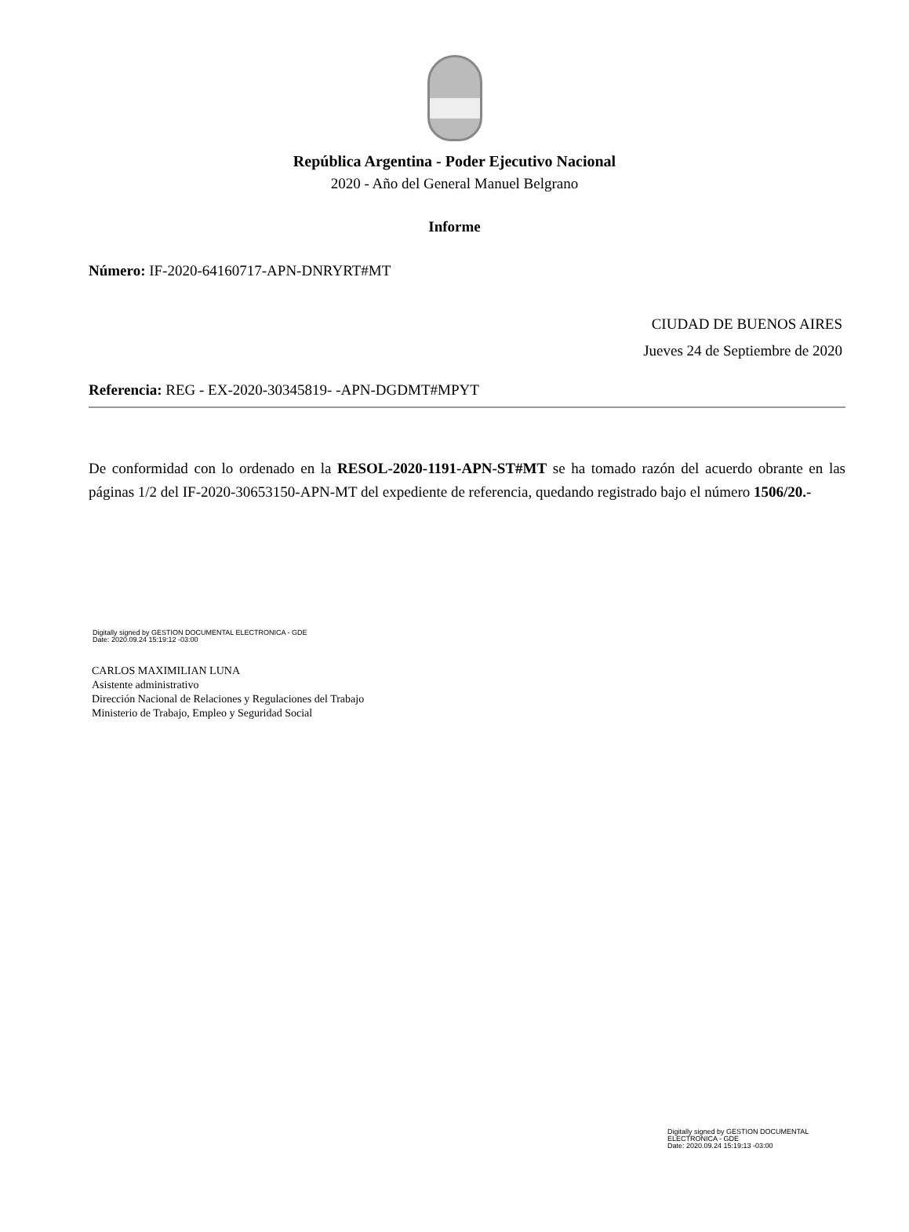República Argentina - Poder Ejecutivo Nacional
2020 - Año del General Manuel Belgrano
Informe
Número: IF-2020-64160717-APN-DNRYRT#MT
CIUDAD DE BUENOS AIRES
Jueves 24 de Septiembre de 2020
Referencia: REG - EX-2020-30345819- -APN-DGDMT#MPYT
De conformidad con lo ordenado en la RESOL-2020-1191-APN-ST#MT se ha tomado razón del acuerdo obrante en las páginas 1/2 del IF-2020-30653150-APN-MT del expediente de referencia, quedando registrado bajo el número 1506/20.-
Digitally signed by GESTION DOCUMENTAL ELECTRONICA - GDE
Date: 2020.09.24 15:19:12 -03:00
CARLOS MAXIMILIAN LUNA
Asistente administrativo
Dirección Nacional de Relaciones y Regulaciones del Trabajo
Ministerio de Trabajo, Empleo y Seguridad Social
Digitally signed by GESTION DOCUMENTAL
ELECTRONICA - GDE
Date: 2020.09.24 15:19:13 -03:00